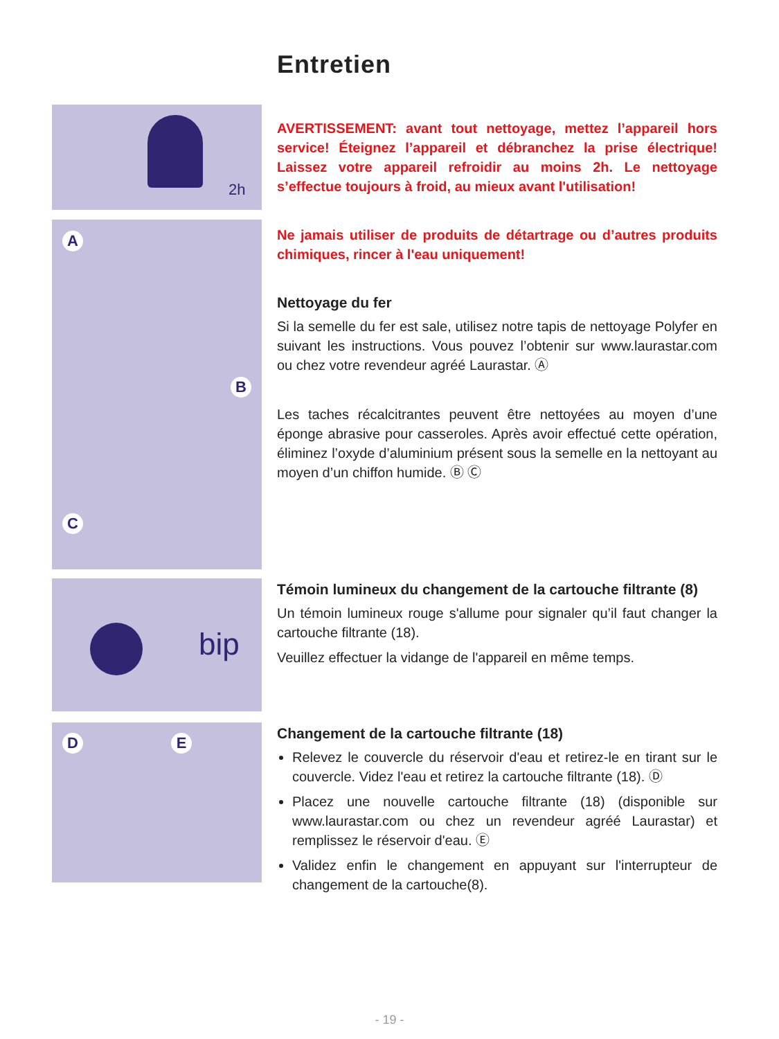Entretien
2h
AVERTISSEMENT: avant tout nettoyage, mettez l’appareil hors service! Éteignez l’appareil et débranchez la prise électrique! Laissez votre appareil refroidir au moins 2h. Le nettoyage s’effectue toujours à froid, au mieux avant l'utilisation!
A
B
C
Ne jamais utiliser de produits de détartrage ou d’autres produits chimiques, rincer à l'eau uniquement!
Nettoyage du fer
Si la semelle du fer est sale, utilisez notre tapis de nettoyage Polyfer en suivant les instructions. Vous pouvez l’obtenir sur www.laurastar.com ou chez votre revendeur agréé Laurastar. Ⓐ
Les taches récalcitrantes peuvent être nettoyées au moyen d’une éponge abrasive pour casseroles. Après avoir effectué cette opération, éliminez l’oxyde d’aluminium présent sous la semelle en la nettoyant au moyen d’un chiffon humide. Ⓑ Ⓒ
bip
Témoin lumineux du changement de la cartouche filtrante (8)
Un témoin lumineux rouge s'allume pour signaler qu’il faut changer la cartouche filtrante (18).
Veuillez effectuer la vidange de l'appareil en même temps.
D E
Changement de la cartouche filtrante (18)
Relevez le couvercle du réservoir d'eau et retirez-le en tirant sur le couvercle. Videz l'eau et retirez la cartouche filtrante (18). Ⓓ
Placez une nouvelle cartouche filtrante (18) (disponible sur www.laurastar.com ou chez un revendeur agréé Laurastar) et remplissez le réservoir d'eau. Ⓔ
Validez enfin le changement en appuyant sur l'interrupteur de changement de la cartouche(8).
- 19 -